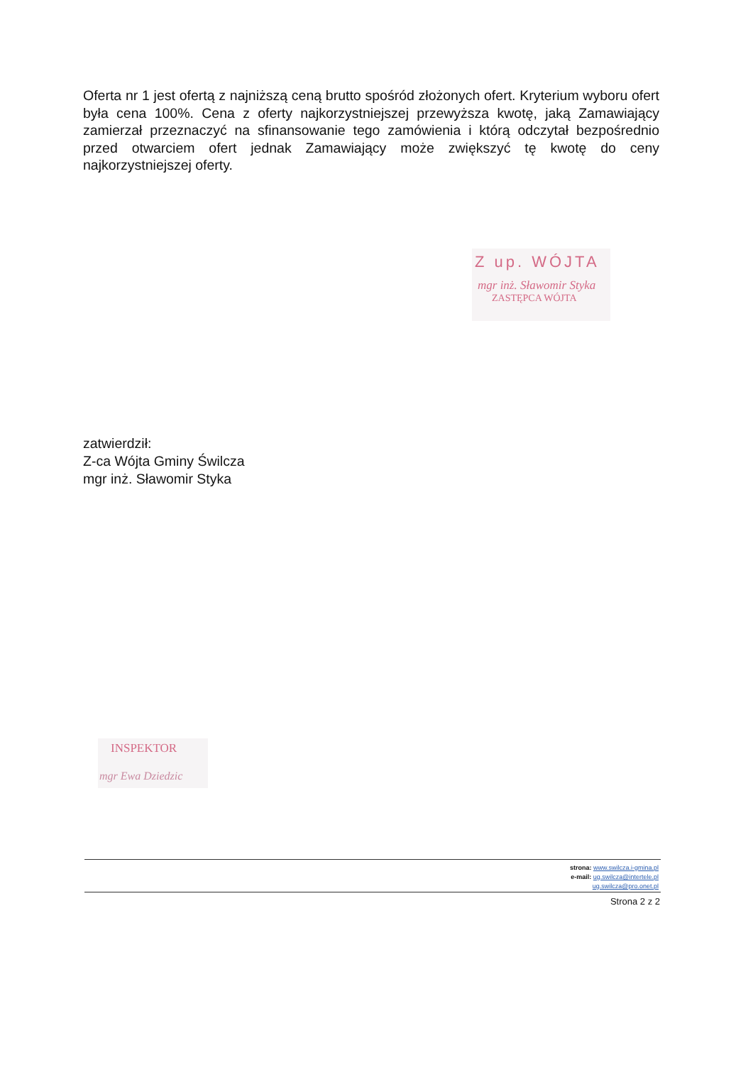Oferta nr 1 jest ofertą z najniższą ceną brutto spośród złożonych ofert. Kryterium wyboru ofert była cena 100%. Cena z oferty najkorzystniejszej przewyższa kwotę, jaką Zamawiający zamierzał przeznaczyć na sfinansowanie tego zamówienia i którą odczytał bezpośrednio przed otwarciem ofert jednak Zamawiający może zwiększyć tę kwotę do ceny najkorzystniejszej oferty.
Z up. WÓJTA
mgr inż. Sławomir Styka
ZASTĘPCA WÓJTA
zatwierdził:
Z-ca Wójta Gminy Świlcza
mgr inż. Sławomir Styka
INSPEKTOR
mgr Ewa Dziedzic
strona: www.swilcza.i-gmina.pl
e-mail: ug.swilcza@intertele.pl
ug.swilcza@pro.onet.pl
Strona 2 z 2